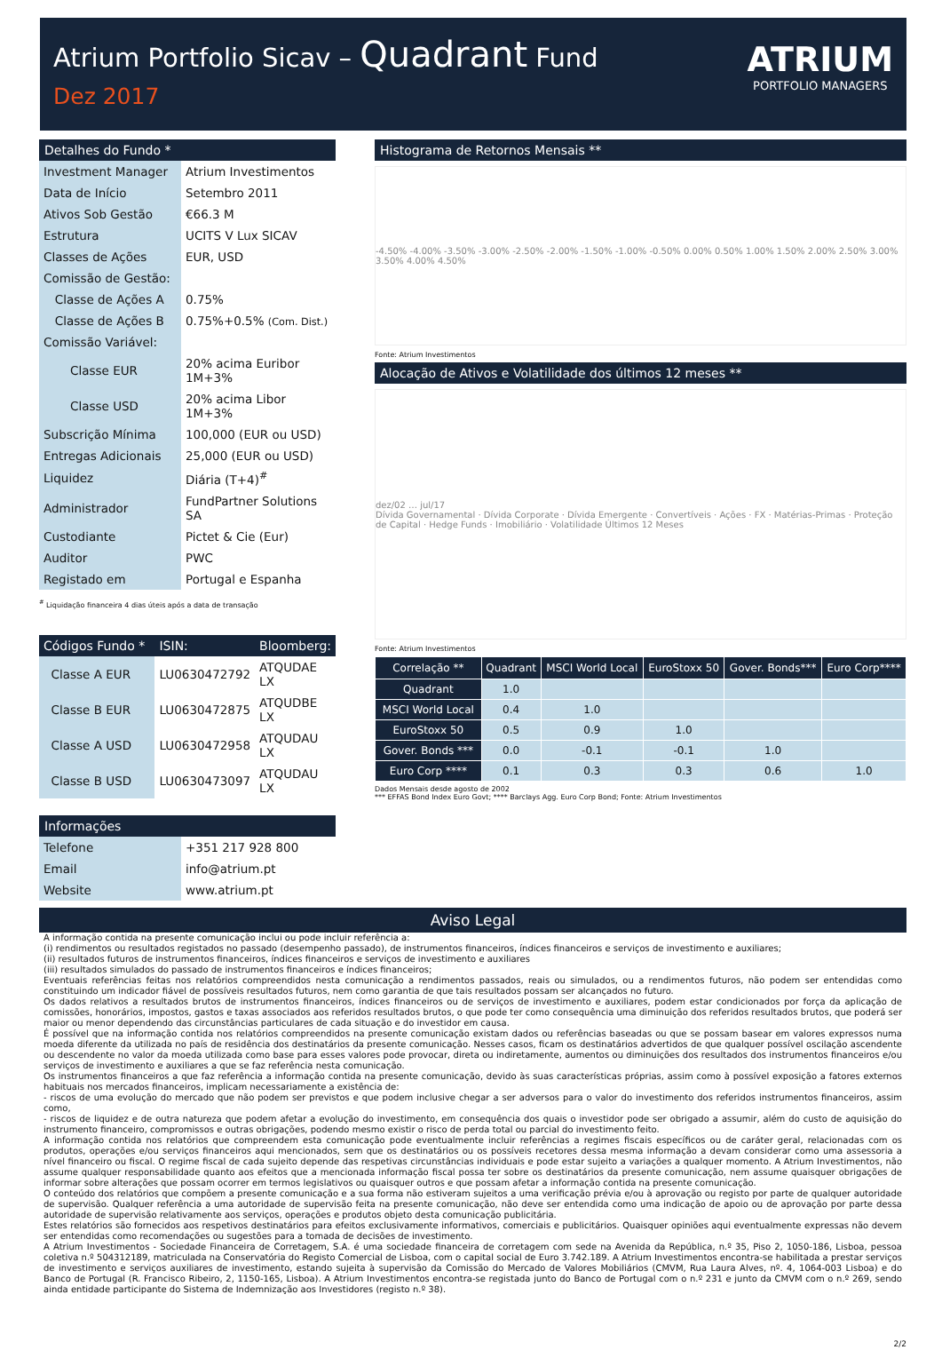Atrium Portfolio Sicav – Quadrant Fund
Dez 2017
ATRIUM
PORTFOLIO MANAGERS
Detalhes do Fundo *
| Investment Manager | Atrium Investimentos |
| Data de Início | Setembro 2011 |
| Ativos Sob Gestão | €66.3 M |
| Estrutura | UCITS V Lux SICAV |
| Classes de Ações | EUR, USD |
| Comissão de Gestão: | |
| Classe de Ações A | 0.75% |
| Classe de Ações B | 0.75%+0.5% (Com. Dist.) |
| Comissão Variável: | |
| Classe EUR | 20% acima Euribor 1M+3% |
| Classe USD | 20% acima Libor 1M+3% |
| Subscrição Mínima | 100,000 (EUR ou USD) |
| Entregas Adicionais | 25,000 (EUR ou USD) |
| Liquidez | Diária (T+4)<sup>#</sup> |
| Administrador | FundPartner Solutions SA |
| Custodiante | Pictet & Cie (Eur) |
| Auditor | PWC |
| Registado em | Portugal e Espanha |
<sup>#</sup> Liquidação financeira 4 dias úteis após a data de transação
| Códigos Fundo * | ISIN: | Bloomberg: |
| Classe A EUR | LU0630472792 | ATQUDAE LX |
| Classe B EUR | LU0630472875 | ATQUDBE LX |
| Classe A USD | LU0630472958 | ATQUDAU LX |
| Classe B USD | LU0630473097 | ATQUDAU LX |
Informações
| Telefone | +351 217 928 800 |
| Email | info@atrium.pt |
| Website | www.atrium.pt |
Histograma de Retornos Mensais **
-4.50% -4.00% -3.50% -3.00% -2.50% -2.00% -1.50% -1.00% -0.50% 0.00% 0.50% 1.00% 1.50% 2.00% 2.50% 3.00% 3.50% 4.00% 4.50%
Fonte: Atrium Investimentos
Alocação de Ativos e Volatilidade dos últimos 12 meses **
dez/02 … jul/17
Dívida Governamental · Dívida Corporate · Dívida Emergente · Convertíveis · Ações · FX · Matérias-Primas · Proteção de Capital · Hedge Funds · Imobiliário · Volatilidade Últimos 12 Meses
Fonte: Atrium Investimentos
| Correlação ** | Quadrant | MSCI World Local | EuroStoxx 50 | Gover. Bonds*** | Euro Corp**** |
| --- | --- | --- | --- | --- | --- |
| Quadrant | 1.0 | | | | |
| MSCI World Local | 0.4 | 1.0 | | | |
| EuroStoxx 50 | 0.5 | 0.9 | 1.0 | | |
| Gover. Bonds *** | 0.0 | -0.1 | -0.1 | 1.0 | |
| Euro Corp **** | 0.1 | 0.3 | 0.3 | 0.6 | 1.0 |
Dados Mensais desde agosto de 2002
*** EFFAS Bond Index Euro Govt; **** Barclays Agg. Euro Corp Bond; Fonte: Atrium Investimentos
Aviso Legal
A informação contida na presente comunicação inclui ou pode incluir referência a:
(i) rendimentos ou resultados registados no passado (desempenho passado), de instrumentos financeiros, índices financeiros e serviços de investimento e auxiliares;
(ii) resultados futuros de instrumentos financeiros, índices financeiros e serviços de investimento e auxiliares
(iii) resultados simulados do passado de instrumentos financeiros e índices financeiros;
Eventuais referências feitas nos relatórios compreendidos nesta comunicação a rendimentos passados, reais ou simulados, ou a rendimentos futuros, não podem ser entendidas como constituindo um indicador fiável de possíveis resultados futuros, nem como garantia de que tais resultados possam ser alcançados no futuro.
Os dados relativos a resultados brutos de instrumentos financeiros, índices financeiros ou de serviços de investimento e auxiliares, podem estar condicionados por força da aplicação de comissões, honorários, impostos, gastos e taxas associados aos referidos resultados brutos, o que pode ter como consequência uma diminuição dos referidos resultados brutos, que poderá ser maior ou menor dependendo das circunstâncias particulares de cada situação e do investidor em causa.
É possível que na informação contida nos relatórios compreendidos na presente comunicação existam dados ou referências baseadas ou que se possam basear em valores expressos numa moeda diferente da utilizada no país de residência dos destinatários da presente comunicação. Nesses casos, ficam os destinatários advertidos de que qualquer possível oscilação ascendente ou descendente no valor da moeda utilizada como base para esses valores pode provocar, direta ou indiretamente, aumentos ou diminuições dos resultados dos instrumentos financeiros e/ou serviços de investimento e auxiliares a que se faz referência nesta comunicação.
Os instrumentos financeiros a que faz referência a informação contida na presente comunicação, devido às suas características próprias, assim como à possível exposição a fatores externos habituais nos mercados financeiros, implicam necessariamente a existência de:
- riscos de uma evolução do mercado que não podem ser previstos e que podem inclusive chegar a ser adversos para o valor do investimento dos referidos instrumentos financeiros, assim como,
- riscos de liquidez e de outra natureza que podem afetar a evolução do investimento, em consequência dos quais o investidor pode ser obrigado a assumir, além do custo de aquisição do instrumento financeiro, compromissos e outras obrigações, podendo mesmo existir o risco de perda total ou parcial do investimento feito.
A informação contida nos relatórios que compreendem esta comunicação pode eventualmente incluir referências a regimes fiscais específicos ou de caráter geral, relacionadas com os produtos, operações e/ou serviços financeiros aqui mencionados, sem que os destinatários ou os possíveis recetores dessa mesma informação a devam considerar como uma assessoria a nível financeiro ou fiscal. O regime fiscal de cada sujeito depende das respetivas circunstâncias individuais e pode estar sujeito a variações a qualquer momento. A Atrium Investimentos, não assume qualquer responsabilidade quanto aos efeitos que a mencionada informação fiscal possa ter sobre os destinatários da presente comunicação, nem assume quaisquer obrigações de informar sobre alterações que possam ocorrer em termos legislativos ou quaisquer outros e que possam afetar a informação contida na presente comunicação.
O conteúdo dos relatórios que compõem a presente comunicação e a sua forma não estiveram sujeitos a uma verificação prévia e/ou à aprovação ou registo por parte de qualquer autoridade de supervisão. Qualquer referência a uma autoridade de supervisão feita na presente comunicação, não deve ser entendida como uma indicação de apoio ou de aprovação por parte dessa autoridade de supervisão relativamente aos serviços, operações e produtos objeto desta comunicação publicitária.
Estes relatórios são fornecidos aos respetivos destinatários para efeitos exclusivamente informativos, comerciais e publicitários. Quaisquer opiniões aqui eventualmente expressas não devem ser entendidas como recomendações ou sugestões para a tomada de decisões de investimento.
A Atrium Investimentos - Sociedade Financeira de Corretagem, S.A. é uma sociedade financeira de corretagem com sede na Avenida da República, n.º 35, Piso 2, 1050-186, Lisboa, pessoa coletiva n.º 504312189, matriculada na Conservatória do Registo Comercial de Lisboa, com o capital social de Euro 3.742.189. A Atrium Investimentos encontra-se habilitada a prestar serviços de investimento e serviços auxiliares de investimento, estando sujeita à supervisão da Comissão do Mercado de Valores Mobiliários (CMVM, Rua Laura Alves, nº. 4, 1064-003 Lisboa) e do Banco de Portugal (R. Francisco Ribeiro, 2, 1150-165, Lisboa). A Atrium Investimentos encontra-se registada junto do Banco de Portugal com o n.º 231 e junto da CMVM com o n.º 269, sendo ainda entidade participante do Sistema de Indemnização aos Investidores (registo n.º 38).
2/2